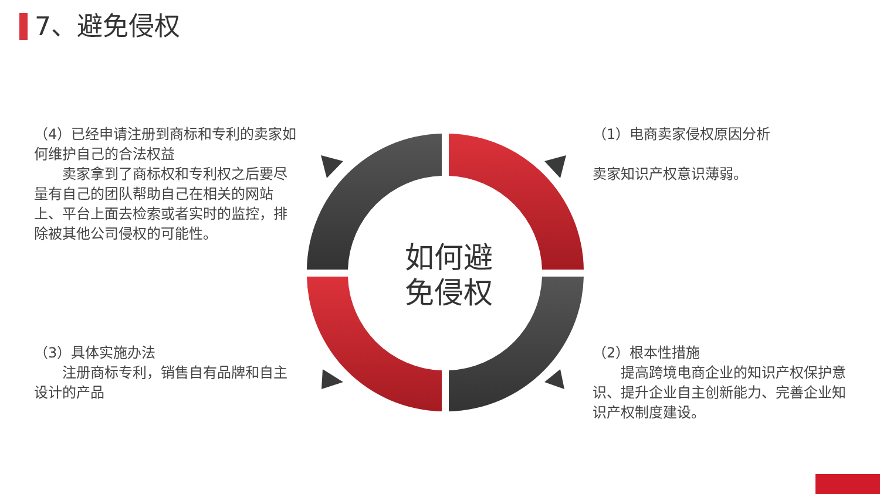7、避免侵权
（4）已经申请注册到商标和专利的卖家如何维护自己的合法权益
　　卖家拿到了商标权和专利权之后要尽量有自己的团队帮助自己在相关的网站上、平台上面去检索或者实时的监控，排除被其他公司侵权的可能性。
（1）电商卖家侵权原因分析
卖家知识产权意识薄弱。
（3）具体实施办法
　　注册商标专利，销售自有品牌和自主设计的产品
（2）根本性措施
　　提高跨境电商企业的知识产权保护意识、提升企业自主创新能力、完善企业知识产权制度建设。
如何避
免侵权